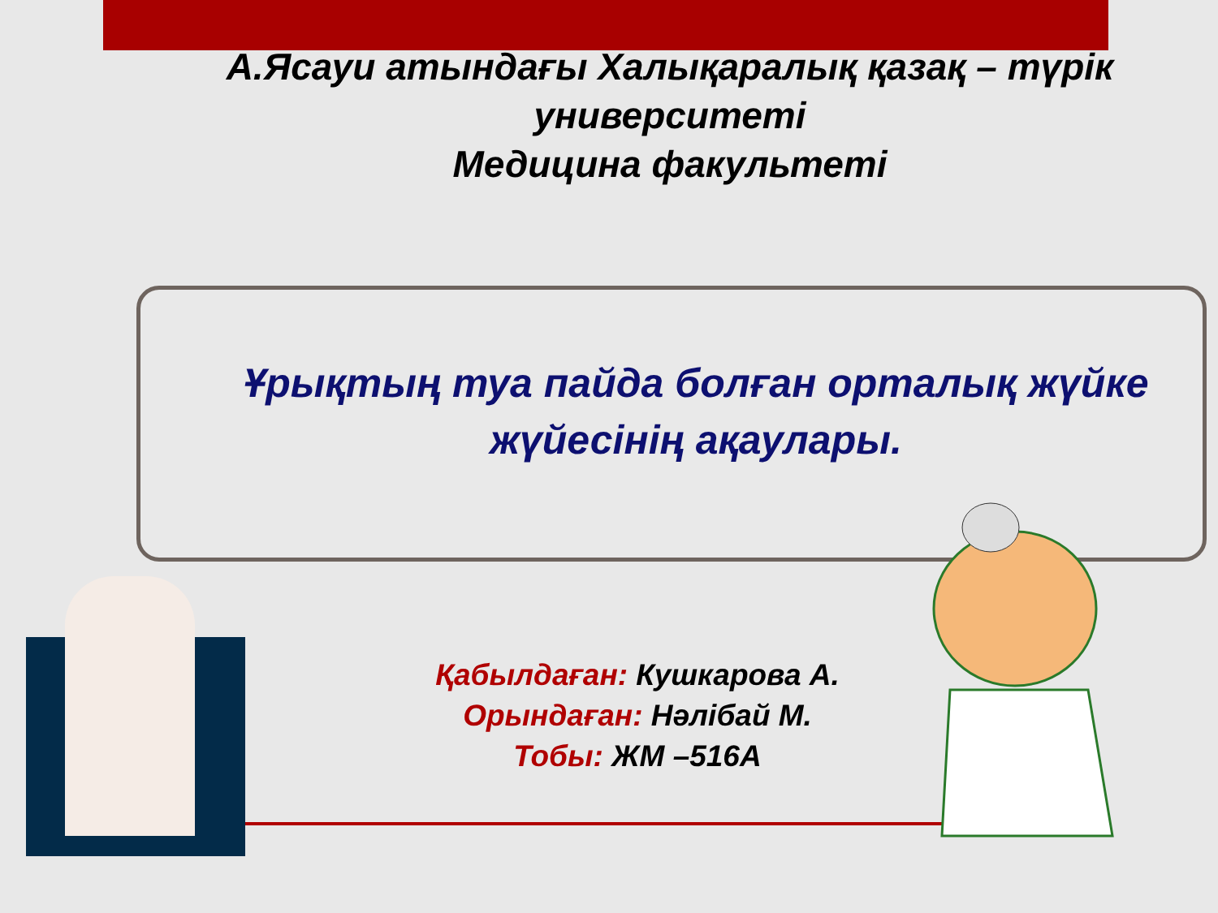А.Ясауи атындағы Халықаралық қазақ – түрік университеті
Медицина факультеті
Ұрықтың туа пайда болған орталық жүйке жүйесінің ақаулары.
Қабылдаған: Кушкарова А.
Орындаған: Нәлібай М.
Тобы: ЖМ –516А